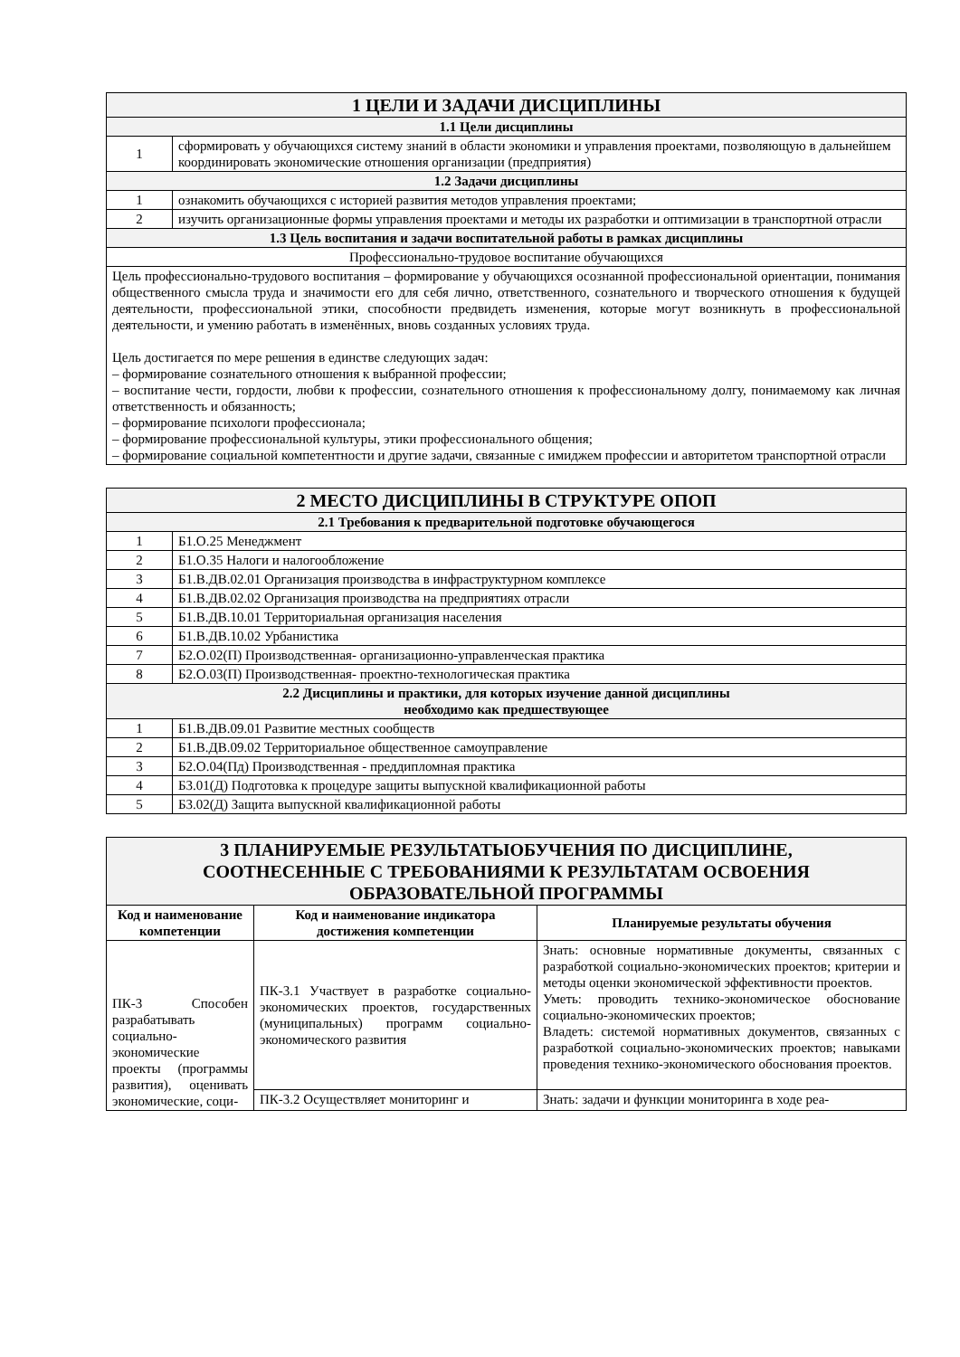| 1 ЦЕЛИ И ЗАДАЧИ ДИСЦИПЛИНЫ | |
| 1.1 Цели дисциплины | |
| 1 | сформировать у обучающихся систему знаний в области экономики и управления проектами, позволяющую в дальнейшем координировать экономические отношения организации (предприятия) |
| 1.2 Задачи дисциплины | |
| 1 | ознакомить обучающихся с историей развития методов управления проектами; |
| 2 | изучить организационные формы управления проектами и методы их разработки и оптимизации в транспортной отрасли |
| 1.3 Цель воспитания и задачи воспитательной работы в рамках дисциплины | |
| Профессионально-трудовое воспитание обучающихся | |
| Цель профессионально-трудового воспитания – формирование у обучающихся осознанной профессиональной ориентации, понимания общественного смысла труда и значимости его для себя лично, ответственного, сознательного и творческого отношения к будущей деятельности, профессиональной этики, способности предвидеть изменения, которые могут возникнуть в профессиональной деятельности, и умению работать в изменённых, вновь созданных условиях труда. Цель достигается по мере решения в единстве следующих задач: – формирование сознательного отношения к выбранной профессии; – воспитание чести, гордости, любви к профессии, сознательного отношения к профессиональному долгу, понимаемому как личная ответственность и обязанность; – формирование психологи профессионала; – формирование профессиональной культуры, этики профессионального общения; – формирование социальной компетентности и другие задачи, связанные с имиджем профессии и авторитетом транспортной отрасли | |
| 2 МЕСТО ДИСЦИПЛИНЫ В СТРУКТУРЕ ОПОП | |
| 2.1 Требования к предварительной подготовке обучающегося | |
| 1 | Б1.О.25 Менеджмент |
| 2 | Б1.О.35 Налоги и налогообложение |
| 3 | Б1.В.ДВ.02.01 Организация производства в инфраструктурном комплексе |
| 4 | Б1.В.ДВ.02.02 Организация производства на предприятиях отрасли |
| 5 | Б1.В.ДВ.10.01 Территориальная организация населения |
| 6 | Б1.В.ДВ.10.02 Урбанистика |
| 7 | Б2.О.02(П) Производственная- организационно-управленческая практика |
| 8 | Б2.О.03(П) Производственная- проектно-технологическая практика |
| 2.2 Дисциплины и практики, для которых изучение данной дисциплины необходимо как предшествующее | |
| 1 | Б1.В.ДВ.09.01 Развитие местных сообществ |
| 2 | Б1.В.ДВ.09.02 Территориальное общественное самоуправление |
| 3 | Б2.О.04(Пд) Производственная - преддипломная практика |
| 4 | Б3.01(Д) Подготовка к процедуре защиты выпускной квалификационной работы |
| 5 | Б3.02(Д) Защита выпускной квалификационной работы |
| 3 ПЛАНИРУЕМЫЕ РЕЗУЛЬТАТЫОБУЧЕНИЯ ПО ДИСЦИПЛИНЕ, СООТНЕСЕННЫЕ С ТРЕБОВАНИЯМИ К РЕЗУЛЬТАТАМ ОСВОЕНИЯ ОБРАЗОВАТЕЛЬНОЙ ПРОГРАММЫ | | |
| Код и наименование компетенции | Код и наименование индикатора достижения компетенции | Планируемые результаты обучения |
| ПК-3 Способен разрабатывать социально-экономические проекты (программы развития), оценивать экономические, соци- | ПК-3.1 Участвует в разработке социально-экономических проектов, государственных (муниципальных) программ социально-экономического развития | Знать: основные нормативные документы, связанных с разработкой социально-экономических проектов; критерии и методы оценки экономической эффективности проектов. Уметь: проводить технико-экономическое обоснование социально-экономических проектов; Владеть: системой нормативных документов, связанных с разработкой социально-экономических проектов; навыками проведения технико-экономического обоснования проектов. |
| | ПК-3.2 Осуществляет мониторинг и | Знать: задачи и функции мониторинга в ходе реа- |